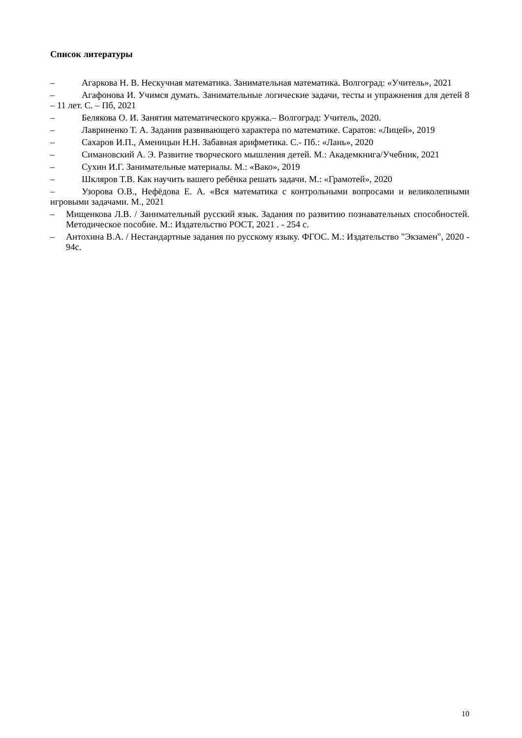Список литературы
– Агаркова Н. В. Нескучная математика. Занимательная математика. Волгоград: «Учитель», 2021
– Агафонова И. Учимся думать. Занимательные логические задачи, тесты и упражнения для детей 8 – 11 лет. С. – Пб, 2021
– Белякова О. И. Занятия математического кружка.– Волгоград: Учитель, 2020.
– Лавриненко Т. А. Задания развивающего характера по математике. Саратов: «Лицей», 2019
– Сахаров И.П., Аменицын Н.Н. Забавная арифметика. С.- Пб.: «Лань», 2020
– Симановский А. Э. Развитие творческого мышления детей. М.: Академкнига/Учебник, 2021
– Сухин И.Г. Занимательные материалы. М.: «Вако», 2019
– Шкляров Т.В. Как научить вашего ребёнка решать задачи. М.: «Грамотей», 2020
– Узорова О.В., Нефёдова Е. А. «Вся математика с контрольными вопросами и великолепными игровыми задачами. М., 2021
– Мищенкова Л.В. / Занимательный русский язык. Задания по развитию познавательных способностей. Методическое пособие. М.: Издательство РОСТ, 2021 . - 254 с.
– Антохина В.А. / Нестандартные задания по русскому языку. ФГОС. М.: Издательство "Экзамен", 2020 - 94с.
10